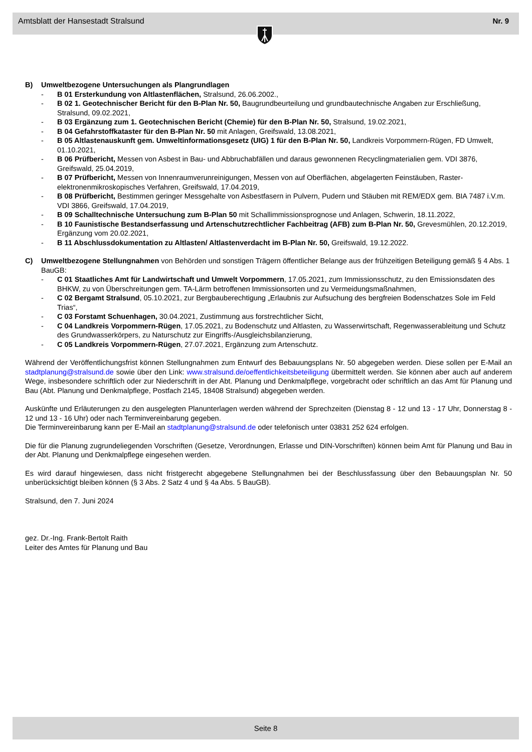Amtsblatt der Hansestadt Stralsund Nr. 9
B) Umweltbezogene Untersuchungen als Plangrundlagen
- B 01 Ersterkundung von Altlastenflächen, Stralsund, 26.06.2002.,
- B 02 1. Geotechnischer Bericht für den B-Plan Nr. 50, Baugrundbeurteilung und grundbautechnische Angaben zur Erschließung, Stralsund, 09.02.2021,
- B 03 Ergänzung zum 1. Geotechnischen Bericht (Chemie) für den B-Plan Nr. 50, Stralsund, 19.02.2021,
- B 04 Gefahrstoffkataster für den B-Plan Nr. 50 mit Anlagen, Greifswald, 13.08.2021,
- B 05 Altlastenauskunft gem. Umweltinformationsgesetz (UIG) 1 für den B-Plan Nr. 50, Landkreis Vorpommern-Rügen, FD Umwelt, 01.10.2021,
- B 06 Prüfbericht, Messen von Asbest in Bau- und Abbruchabfällen und daraus gewonnenen Recyclingmaterialien gem. VDI 3876, Greifswald, 25.04.2019,
- B 07 Prüfbericht, Messen von Innenraumverunreinigungen, Messen von auf Oberflächen, abgelagerten Feinstäuben, Raster-elektronenmikroskopisches Verfahren, Greifswald, 17.04.2019,
- B 08 Prüfbericht, Bestimmen geringer Messgehalte von Asbestfasern in Pulvern, Pudern und Stäuben mit REM/EDX gem. BIA 7487 i.V.m. VDI 3866, Greifswald, 17.04.2019,
- B 09 Schalltechnische Untersuchung zum B-Plan 50 mit Schallimmissionsprognose und Anlagen, Schwerin, 18.11.2022,
- B 10 Faunistische Bestandserfassung und Artenschutzrechtlicher Fachbeitrag (AFB) zum B-Plan Nr. 50, Grevesmühlen, 20.12.2019, Ergänzung vom 20.02.2021,
- B 11 Abschlussdokumentation zu Altlasten/ Altlastenverdacht im B-Plan Nr. 50, Greifswald, 19.12.2022.
C) Umweltbezogene Stellungnahmen von Behörden und sonstigen Trägern öffentlicher Belange aus der frühzeitigen Beteiligung gemäß § 4 Abs. 1 BauGB:
- C 01 Staatliches Amt für Landwirtschaft und Umwelt Vorpommern, 17.05.2021, zum Immissionsschutz, zu den Emissionsdaten des BHKW, zu von Überschreitungen gem. TA-Lärm betroffenen Immissionsorten und zu Vermeidungsmaßnahmen,
- C 02 Bergamt Stralsund, 05.10.2021, zur Bergbauberechtigung „Erlaubnis zur Aufsuchung des bergfreien Bodenschatzes Sole im Feld Trias“,
- C 03 Forstamt Schuenhagen, 30.04.2021, Zustimmung aus forstrechtlicher Sicht,
- C 04 Landkreis Vorpommern-Rügen, 17.05.2021, zu Bodenschutz und Altlasten, zu Wasserwirtschaft, Regenwasserableitung und Schutz des Grundwasserkörpers, zu Naturschutz zur Eingriffs-/Ausgleichsbilanzierung,
- C 05 Landkreis Vorpommern-Rügen, 27.07.2021, Ergänzung zum Artenschutz.
Während der Veröffentlichungsfrist können Stellungnahmen zum Entwurf des Bebauungsplans Nr. 50 abgegeben werden. Diese sollen per E-Mail an stadtplanung@stralsund.de sowie über den Link: www.stralsund.de/oeffentlichkeitsbeteiligung übermittelt werden. Sie können aber auch auf anderem Wege, insbesondere schriftlich oder zur Niederschrift in der Abt. Planung und Denkmalpflege, vorgebracht oder schriftlich an das Amt für Planung und Bau (Abt. Planung und Denkmalpflege, Postfach 2145, 18408 Stralsund) abgegeben werden.
Auskünfte und Erläuterungen zu den ausgelegten Planunterlagen werden während der Sprechzeiten (Dienstag 8 - 12 und 13 - 17 Uhr, Donnerstag 8 - 12 und 13 - 16 Uhr) oder nach Terminvereinbarung gegeben.
Die Terminvereinbarung kann per E-Mail an stadtplanung@stralsund.de oder telefonisch unter 03831 252 624 erfolgen.
Die für die Planung zugrundeliegenden Vorschriften (Gesetze, Verordnungen, Erlasse und DIN-Vorschriften) können beim Amt für Planung und Bau in der Abt. Planung und Denkmalpflege eingesehen werden.
Es wird darauf hingewiesen, dass nicht fristgerecht abgegebene Stellungnahmen bei der Beschlussfassung über den Bebauungsplan Nr. 50 unberücksichtigt bleiben können (§ 3 Abs. 2 Satz 4 und § 4a Abs. 5 BauGB).
Stralsund, den 7. Juni 2024
gez. Dr.-Ing. Frank-Bertolt Raith
Leiter des Amtes für Planung und Bau
Seite 8